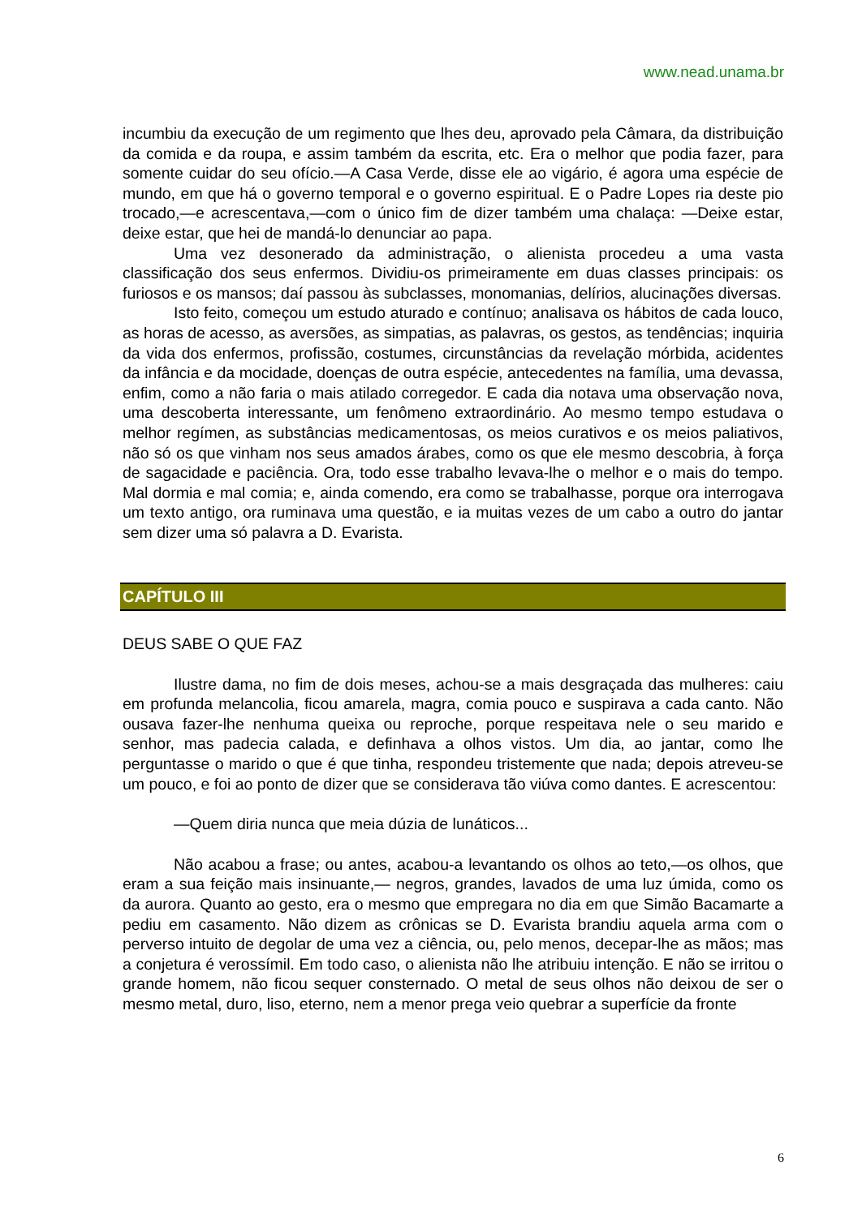www.nead.unama.br
incumbiu da execução de um regimento que lhes deu, aprovado pela Câmara, da distribuição da comida e da roupa, e assim também da escrita, etc. Era o melhor que podia fazer, para somente cuidar do seu ofício.—A Casa Verde, disse ele ao vigário, é agora uma espécie de mundo, em que há o governo temporal e o governo espiritual. E o Padre Lopes ria deste pio trocado,—e acrescentava,—com o único fim de dizer também uma chalaça: —Deixe estar, deixe estar, que hei de mandá-lo denunciar ao papa.
Uma vez desonerado da administração, o alienista procedeu a uma vasta classificação dos seus enfermos. Dividiu-os primeiramente em duas classes principais: os furiosos e os mansos; daí passou às subclasses, monomanias, delírios, alucinações diversas.
Isto feito, começou um estudo aturado e contínuo; analisava os hábitos de cada louco, as horas de acesso, as aversões, as simpatias, as palavras, os gestos, as tendências; inquiria da vida dos enfermos, profissão, costumes, circunstâncias da revelação mórbida, acidentes da infância e da mocidade, doenças de outra espécie, antecedentes na família, uma devassa, enfim, como a não faria o mais atilado corregedor. E cada dia notava uma observação nova, uma descoberta interessante, um fenômeno extraordinário. Ao mesmo tempo estudava o melhor regímen, as substâncias medicamentosas, os meios curativos e os meios paliativos, não só os que vinham nos seus amados árabes, como os que ele mesmo descobria, à força de sagacidade e paciência. Ora, todo esse trabalho levava-lhe o melhor e o mais do tempo. Mal dormia e mal comia; e, ainda comendo, era como se trabalhasse, porque ora interrogava um texto antigo, ora ruminava uma questão, e ia muitas vezes de um cabo a outro do jantar sem dizer uma só palavra a D. Evarista.
CAPÍTULO III
DEUS SABE O QUE FAZ
Ilustre dama, no fim de dois meses, achou-se a mais desgraçada das mulheres: caiu em profunda melancolia, ficou amarela, magra, comia pouco e suspirava a cada canto. Não ousava fazer-lhe nenhuma queixa ou reproche, porque respeitava nele o seu marido e senhor, mas padecia calada, e definhava a olhos vistos. Um dia, ao jantar, como lhe perguntasse o marido o que é que tinha, respondeu tristemente que nada; depois atreveu-se um pouco, e foi ao ponto de dizer que se considerava tão viúva como dantes. E acrescentou:
—Quem diria nunca que meia dúzia de lunáticos...
Não acabou a frase; ou antes, acabou-a levantando os olhos ao teto,—os olhos, que eram a sua feição mais insinuante,— negros, grandes, lavados de uma luz úmida, como os da aurora. Quanto ao gesto, era o mesmo que empregara no dia em que Simão Bacamarte a pediu em casamento. Não dizem as crônicas se D. Evarista brandiu aquela arma com o perverso intuito de degolar de uma vez a ciência, ou, pelo menos, decepar-lhe as mãos; mas a conjetura é verossímil. Em todo caso, o alienista não lhe atribuiu intenção. E não se irritou o grande homem, não ficou sequer consternado. O metal de seus olhos não deixou de ser o mesmo metal, duro, liso, eterno, nem a menor prega veio quebrar a superfície da fronte
6